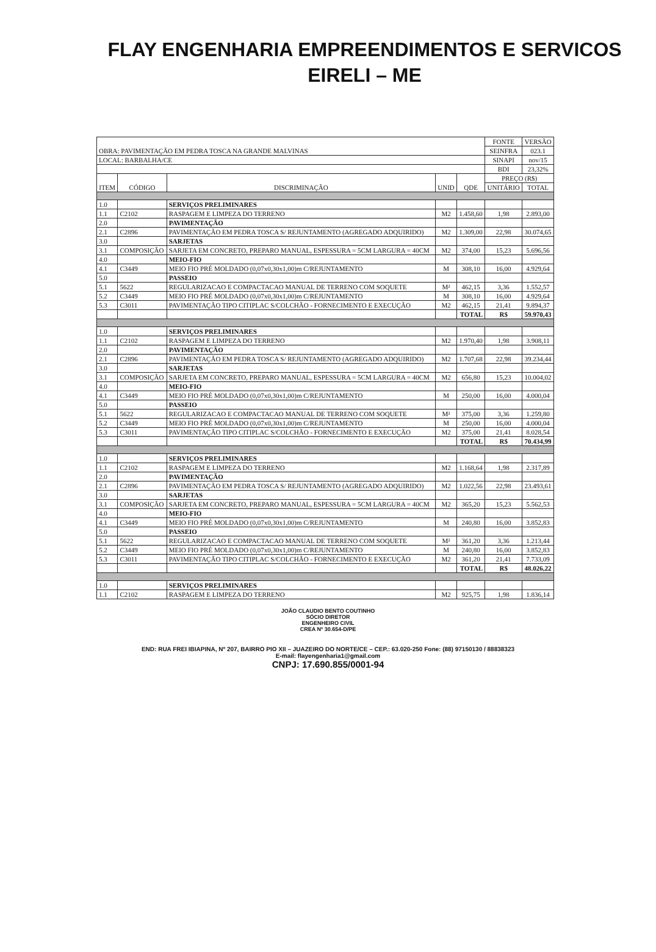FLAY ENGENHARIA EMPREENDIMENTOS E SERVICOS
EIRELI – ME
| OBRA: PAVIMENTAÇÃO EM PEDRA TOSCA NA GRANDE MALVINAS | | | | | FONTE | VERSÃO |
| | | | | | SEINFRA | 023.1 |
| LOCAL: BARBALHA/CE | | | | | SINAPI | nov/15 |
| | | | | | BDI | 23,32% |
| ITEM | CÓDIGO | DISCRIMINAÇÃO | UNID | QDE | PREÇO (R$) | |
| | | | | | UNITÁRIO | TOTAL |
| 1.0 | | SERVIÇOS PRELIMINARES | | | | |
| 1.1 | C2102 | RASPAGEM E LIMPEZA DO TERRENO | M2 | 1.458,60 | 1,98 | 2.893,00 |
| 2.0 | | PAVIMENTAÇÃO | | | | |
| 2.1 | C2896 | PAVIMENTAÇÃO EM PEDRA TOSCA S/ REJUNTAMENTO (AGREGADO ADQUIRIDO) | M2 | 1.309,00 | 22,98 | 30.074,65 |
| 3.0 | | SARJETAS | | | | |
| 3.1 | COMPOSIÇÃO | SARJETA EM CONCRETO, PREPARO MANUAL, ESPESSURA = 5CM LARGURA = 40CM | M2 | 374,00 | 15,23 | 5.696,56 |
| 4.0 | | MEIO-FIO | | | | |
| 4.1 | C3449 | MEIO FIO PRÉ MOLDADO (0,07x0,30x1,00)m C/REJUNTAMENTO | M | 308,10 | 16,00 | 4.929,64 |
| 5.0 | | PASSEIO | | | | |
| 5.1 | 5622 | REGULARIZACAO E COMPACTACAO MANUAL DE TERRENO COM SOQUETE | M² | 462,15 | 3,36 | 1.552,57 |
| 5.2 | C3449 | MEIO FIO PRÉ MOLDADO (0,07x0,30x1,00)m C/REJUNTAMENTO | M | 308,10 | 16,00 | 4.929,64 |
| 5.3 | C3011 | PAVIMENTAÇÃO TIPO CITIPLAC S/COLCHÃO - FORNECIMENTO E EXECUÇÃO | M2 | 462,15 | 21,41 | 9.894,37 |
| | | | | TOTAL | R$ | 59.970,43 |
| 1.0 | | SERVIÇOS PRELIMINARES | | | | |
| 1.1 | C2102 | RASPAGEM E LIMPEZA DO TERRENO | M2 | 1.970,40 | 1,98 | 3.908,11 |
| 2.0 | | PAVIMENTAÇÃO | | | | |
| 2.1 | C2896 | PAVIMENTAÇÃO EM PEDRA TOSCA S/ REJUNTAMENTO (AGREGADO ADQUIRIDO) | M2 | 1.707,68 | 22,98 | 39.234,44 |
| 3.0 | | SARJETAS | | | | |
| 3.1 | COMPOSIÇÃO | SARJETA EM CONCRETO, PREPARO MANUAL, ESPESSURA = 5CM LARGURA = 40CM | M2 | 656,80 | 15,23 | 10.004,02 |
| 4.0 | | MEIO-FIO | | | | |
| 4.1 | C3449 | MEIO FIO PRÉ MOLDADO (0,07x0,30x1,00)m C/REJUNTAMENTO | M | 250,00 | 16,00 | 4.000,04 |
| 5.0 | | PASSEIO | | | | |
| 5.1 | 5622 | REGULARIZACAO E COMPACTACAO MANUAL DE TERRENO COM SOQUETE | M² | 375,00 | 3,36 | 1.259,80 |
| 5.2 | C3449 | MEIO FIO PRÉ MOLDADO (0,07x0,30x1,00)m C/REJUNTAMENTO | M | 250,00 | 16,00 | 4.000,04 |
| 5.3 | C3011 | PAVIMENTAÇÃO TIPO CITIPLAC S/COLCHÃO - FORNECIMENTO E EXECUÇÃO | M2 | 375,00 | 21,41 | 8.028,54 |
| | | | | TOTAL | R$ | 70.434,99 |
| 1.0 | | SERVIÇOS PRELIMINARES | | | | |
| 1.1 | C2102 | RASPAGEM E LIMPEZA DO TERRENO | M2 | 1.168,64 | 1,98 | 2.317,89 |
| 2.0 | | PAVIMENTAÇÃO | | | | |
| 2.1 | C2896 | PAVIMENTAÇÃO EM PEDRA TOSCA S/ REJUNTAMENTO (AGREGADO ADQUIRIDO) | M2 | 1.022,56 | 22,98 | 23.493,61 |
| 3.0 | | SARJETAS | | | | |
| 3.1 | COMPOSIÇÃO | SARJETA EM CONCRETO, PREPARO MANUAL, ESPESSURA = 5CM LARGURA = 40CM | M2 | 365,20 | 15,23 | 5.562,53 |
| 4.0 | | MEIO-FIO | | | | |
| 4.1 | C3449 | MEIO FIO PRÉ MOLDADO (0,07x0,30x1,00)m C/REJUNTAMENTO | M | 240,80 | 16,00 | 3.852,83 |
| 5.0 | | PASSEIO | | | | |
| 5.1 | 5622 | REGULARIZACAO E COMPACTACAO MANUAL DE TERRENO COM SOQUETE | M² | 361,20 | 3,36 | 1.213,44 |
| 5.2 | C3449 | MEIO FIO PRÉ MOLDADO (0,07x0,30x1,00)m C/REJUNTAMENTO | M | 240,80 | 16,00 | 3.852,83 |
| 5.3 | C3011 | PAVIMENTAÇÃO TIPO CITIPLAC S/COLCHÃO - FORNECIMENTO E EXECUÇÃO | M2 | 361,20 | 21,41 | 7.733,09 |
| | | | | TOTAL | R$ | 48.026,22 |
| 1.0 | | SERVIÇOS PRELIMINARES | | | | |
| 1.1 | C2102 | RASPAGEM E LIMPEZA DO TERRENO | M2 | 925,75 | 1,98 | 1.836,14 |
JOÃO CLAUDIO BENTO COUTINHO
SÓCIO DIRETOR
ENGENHEIRO CIVIL
CREA Nº 30.654-D/PE
END: RUA FREI IBIAPINA, Nº 207, BAIRRO PIO XII – JUAZEIRO DO NORTE/CE – CEP.: 63.020-250 Fone: (88) 97150130 / 88838323
E-mail: flayengenharia1@gmail.com
CNPJ: 17.690.855/0001-94